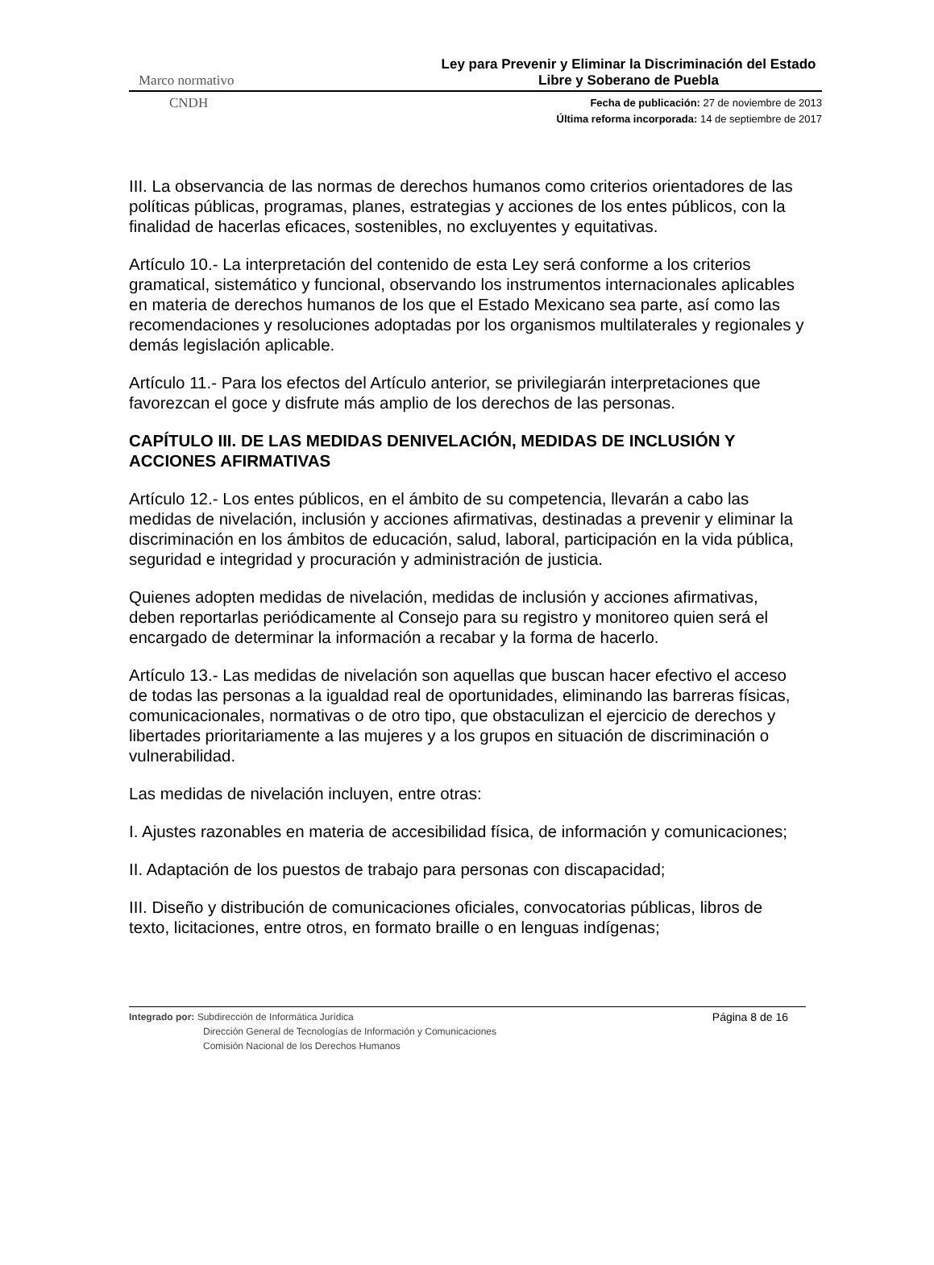Marco normativo Ley para Prevenir y Eliminar la Discriminación del Estado Libre y Soberano de Puebla
CNDH
Fecha de publicación: 27 de noviembre de 2013
Última reforma incorporada: 14 de septiembre de 2017
III. La observancia de las normas de derechos humanos como criterios orientadores de las políticas públicas, programas, planes, estrategias y acciones de los entes públicos, con la finalidad de hacerlas eficaces, sostenibles, no excluyentes y equitativas.
Artículo 10.- La interpretación del contenido de esta Ley será conforme a los criterios gramatical, sistemático y funcional, observando los instrumentos internacionales aplicables en materia de derechos humanos de los que el Estado Mexicano sea parte, así como las recomendaciones y resoluciones adoptadas por los organismos multilaterales y regionales y demás legislación aplicable.
Artículo 11.- Para los efectos del Artículo anterior, se privilegiarán interpretaciones que favorezcan el goce y disfrute más amplio de los derechos de las personas.
CAPÍTULO III. DE LAS MEDIDAS DENIVELACIÓN, MEDIDAS DE INCLUSIÓN Y ACCIONES AFIRMATIVAS
Artículo 12.- Los entes públicos, en el ámbito de su competencia, llevarán a cabo las medidas de nivelación, inclusión y acciones afirmativas, destinadas a prevenir y eliminar la discriminación en los ámbitos de educación, salud, laboral, participación en la vida pública, seguridad e integridad y procuración y administración de justicia.
Quienes adopten medidas de nivelación, medidas de inclusión y acciones afirmativas, deben reportarlas periódicamente al Consejo para su registro y monitoreo quien será el encargado de determinar la información a recabar y la forma de hacerlo.
Artículo 13.- Las medidas de nivelación son aquellas que buscan hacer efectivo el acceso de todas las personas a la igualdad real de oportunidades, eliminando las barreras físicas, comunicacionales, normativas o de otro tipo, que obstaculizan el ejercicio de derechos y libertades prioritariamente a las mujeres y a los grupos en situación de discriminación o vulnerabilidad.
Las medidas de nivelación incluyen, entre otras:
I. Ajustes razonables en materia de accesibilidad física, de información y comunicaciones;
II. Adaptación de los puestos de trabajo para personas con discapacidad;
III. Diseño y distribución de comunicaciones oficiales, convocatorias públicas, libros de texto, licitaciones, entre otros, en formato braille o en lenguas indígenas;
Integrado por: Subdirección de Informática Jurídica
Dirección General de Tecnologías de Información y Comunicaciones
Comisión Nacional de los Derechos Humanos
Página 8 de 16